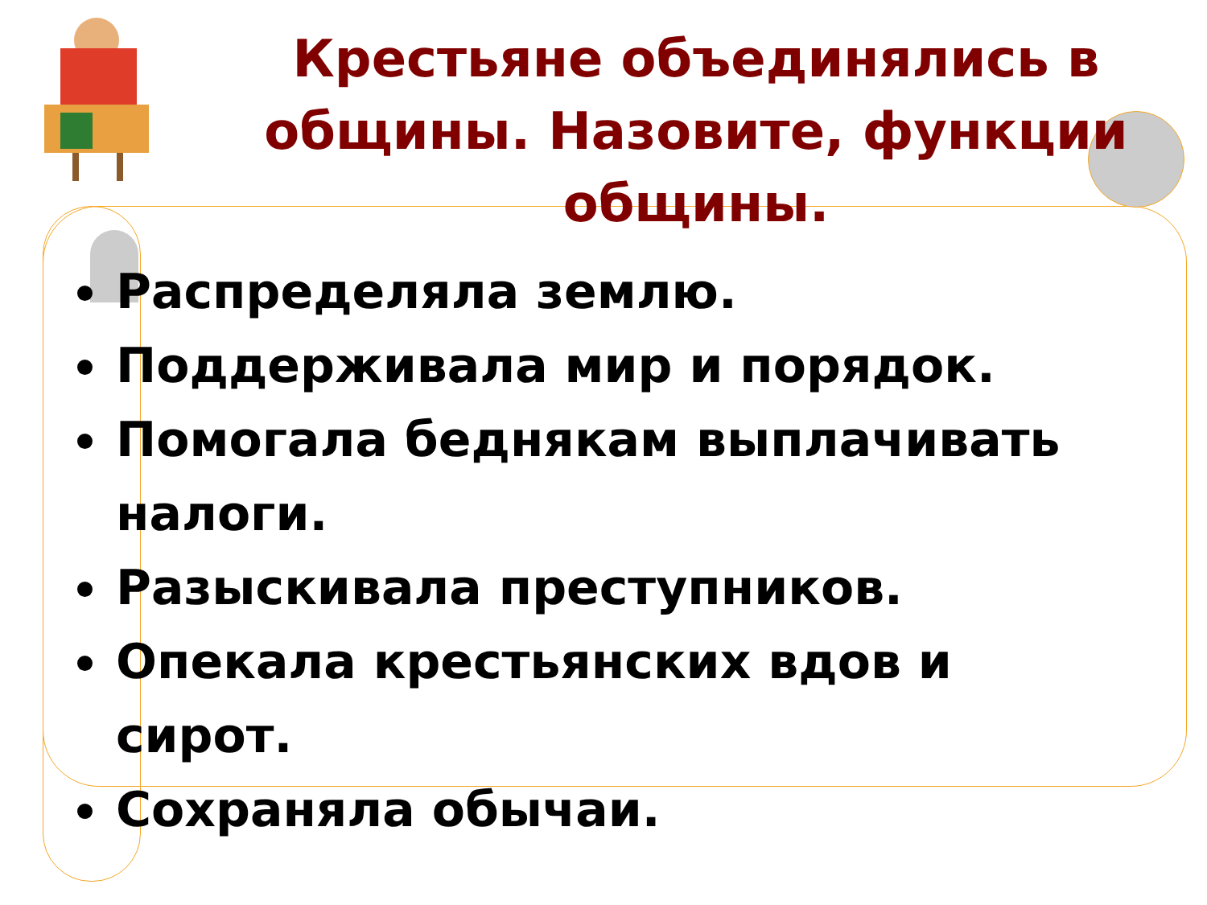Крестьяне объединялись в общины. Назовите, функции общины.
Распределяла землю.
Поддерживала мир и порядок.
Помогала беднякам выплачивать налоги.
Разыскивала преступников.
Опекала крестьянских вдов и сирот.
Сохраняла обычаи.